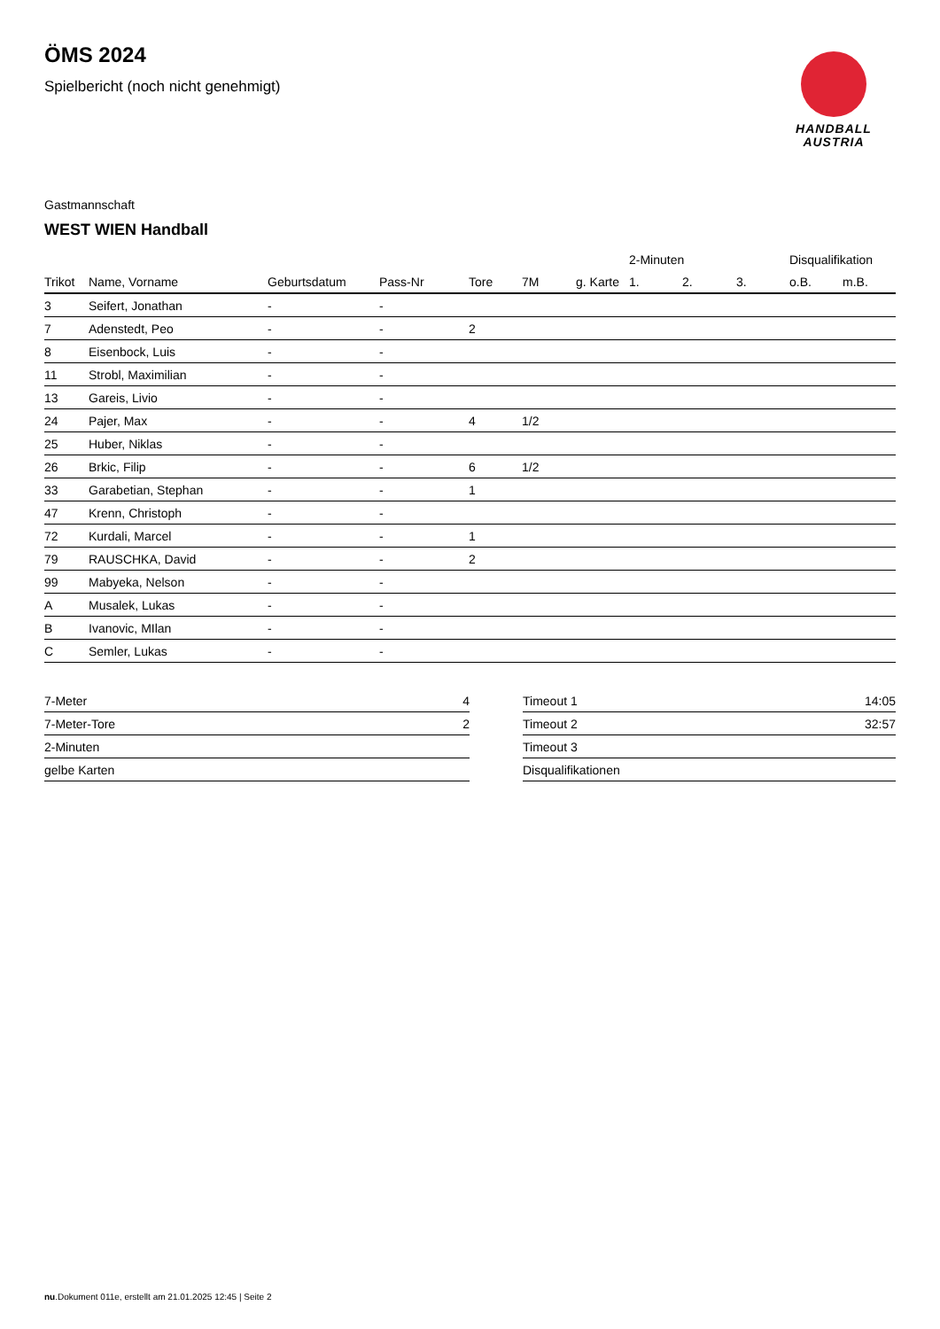HANDBALL
AUSTRIA
ÖMS 2024
Spielbericht (noch nicht genehmigt)
Gastmannschaft
WEST WIEN Handball
| | | | | | | | 2-Minuten | | | Disqualifikation | |
| --- | --- | --- | --- | --- | --- | --- | --- | --- | --- | --- | --- |
| Trikot | Name, Vorname | Geburtsdatum | Pass-Nr | Tore | 7M | g. Karte | 1. | 2. | 3. | o.B. | m.B. |
| 3 | Seifert, Jonathan | - | - | | | | | | | | |
| 7 | Adenstedt, Peo | - | - | 2 | | | | | | | |
| 8 | Eisenbock, Luis | - | - | | | | | | | | |
| 11 | Strobl, Maximilian | - | - | | | | | | | | |
| 13 | Gareis, Livio | - | - | | | | | | | | |
| 24 | Pajer, Max | - | - | 4 | 1/2 | | | | | | |
| 25 | Huber, Niklas | - | - | | | | | | | | |
| 26 | Brkic, Filip | - | - | 6 | 1/2 | | | | | | |
| 33 | Garabetian, Stephan | - | - | 1 | | | | | | | |
| 47 | Krenn, Christoph | - | - | | | | | | | | |
| 72 | Kurdali, Marcel | - | - | 1 | | | | | | | |
| 79 | RAUSCHKA, David | - | - | 2 | | | | | | | |
| 99 | Mabyeka, Nelson | - | - | | | | | | | | |
| A | Musalek, Lukas | - | - | | | | | | | | |
| B | Ivanovic, MIlan | - | - | | | | | | | | |
| C | Semler, Lukas | - | - | | | | | | | | |
| 7-Meter | 4 |
| 7-Meter-Tore | 2 |
| 2-Minuten | |
| gelbe Karten | |
| Timeout 1 | 14:05 |
| Timeout 2 | 32:57 |
| Timeout 3 | |
| Disqualifikationen | |
nu.Dokument 011e, erstellt am 21.01.2025 12:45 | Seite 2